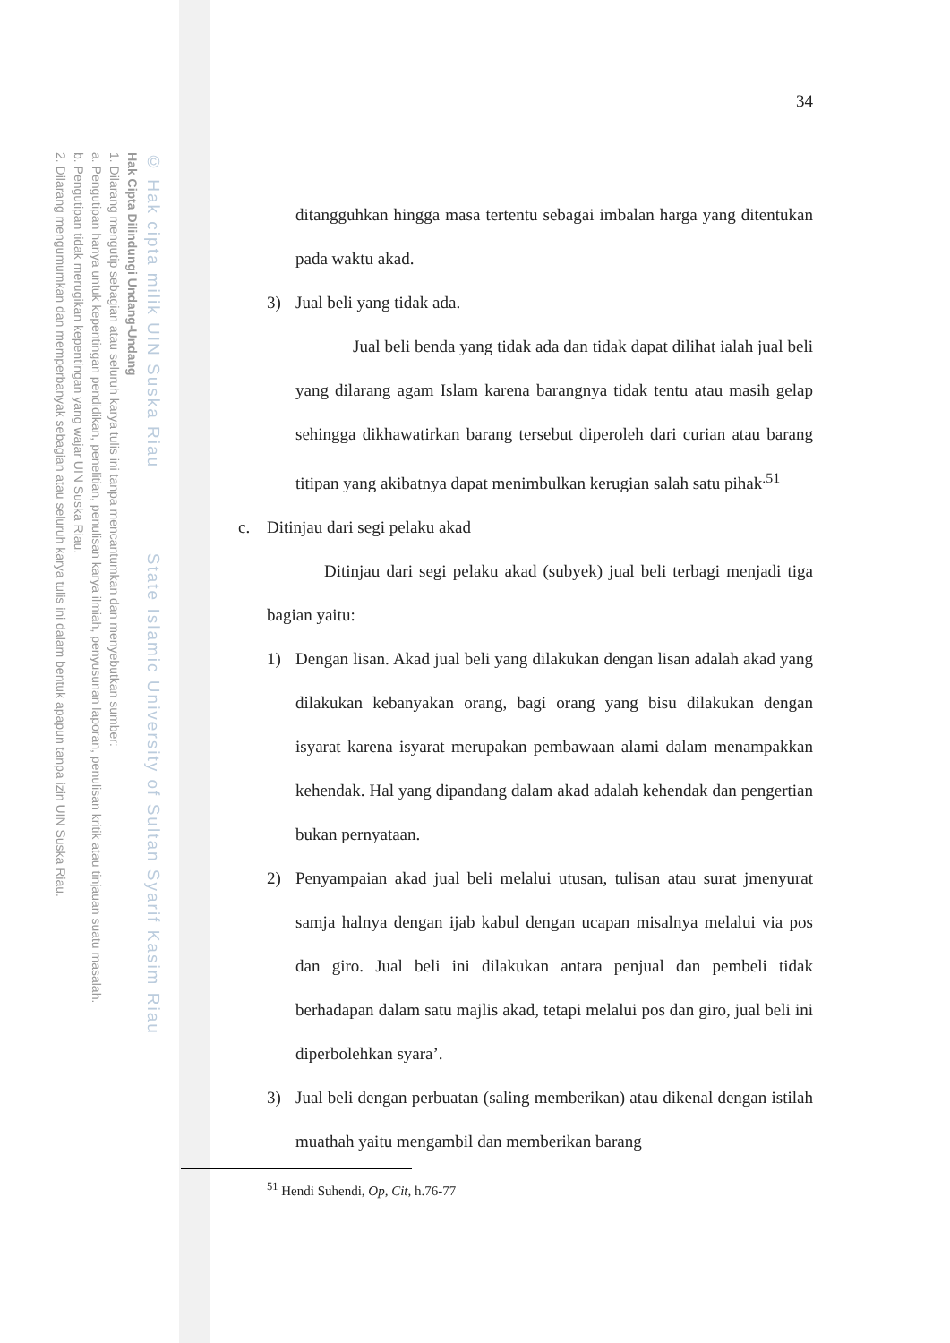© Hak cipta milik UIN Suska Riau State Islamic University of Sultan Syarif Kasim Riau
Hak Cipta Dilindungi Undang-Undang
1. Dilarang mengutip sebagian atau seluruh karya tulis ini tanpa mencantumkan dan menyebutkan sumber:
a. Pengutipan hanya untuk kepentingan pendidikan, penelitian, penulisan karya ilmiah, penyusunan laporan, penulisan kritik atau tinjauan suatu masalah.
b. Pengutipan tidak merugikan kepentingan yang wajar UIN Suska Riau.
2. Dilarang mengumumkan dan memperbanyak sebagian atau seluruh karya tulis ini dalam bentuk apapun tanpa izin UIN Suska Riau.
34
ditangguhkan hingga masa tertentu sebagai imbalan harga yang ditentukan pada waktu akad.
3) Jual beli yang tidak ada.
Jual beli benda yang tidak ada dan tidak dapat dilihat ialah jual beli yang dilarang agam Islam karena barangnya tidak tentu atau masih gelap sehingga dikhawatirkan barang tersebut diperoleh dari curian atau barang titipan yang akibatnya dapat menimbulkan kerugian salah satu pihak<sup>.51</sup>
c. Ditinjau dari segi pelaku akad
Ditinjau dari segi pelaku akad (subyek) jual beli terbagi menjadi tiga bagian yaitu:
1) Dengan lisan. Akad jual beli yang dilakukan dengan lisan adalah akad yang dilakukan kebanyakan orang, bagi orang yang bisu dilakukan dengan isyarat karena isyarat merupakan pembawaan alami dalam menampakkan kehendak. Hal yang dipandang dalam akad adalah kehendak dan pengertian bukan pernyataan.
2) Penyampaian akad jual beli melalui utusan, tulisan atau surat jmenyurat samja halnya dengan ijab kabul dengan ucapan misalnya melalui via pos dan giro. Jual beli ini dilakukan antara penjual dan pembeli tidak berhadapan dalam satu majlis akad, tetapi melalui pos dan giro, jual beli ini diperbolehkan syara’.
3) Jual beli dengan perbuatan (saling memberikan) atau dikenal dengan istilah muathah yaitu mengambil dan memberikan barang
<sup>51</sup> Hendi Suhendi, Op, Cit, h.76-77